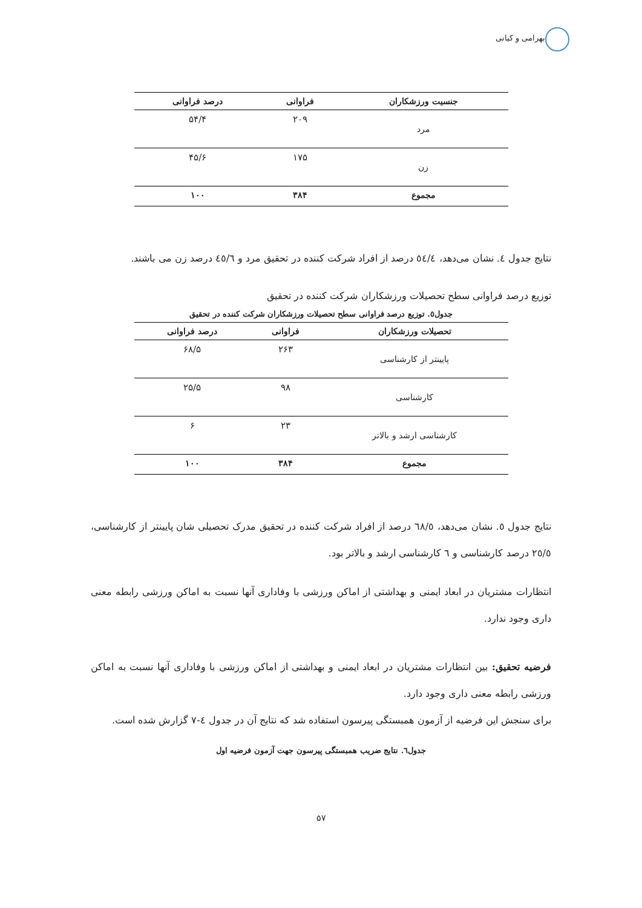بهرامی و کیانی
| جنسیت ورزشکاران | فراوانی | درصد فراوانی |
| --- | --- | --- |
| مرد | ۲۰۹ | ۵۴/۴ |
| زن | ۱۷۵ | ۴۵/۶ |
| مجموع | ۳۸۴ | ۱۰۰ |
نتایج جدول ٤. نشان می‌دهد، ٥٤/٤ درصد از افراد شرکت کننده در تحقیق مرد و ٤٥/٦ درصد زن می باشند.
توزیع درصد فراوانی سطح تحصیلات ورزشکاران شرکت کننده در تحقیق
جدول٥. توزیع درصد فراوانی سطح تحصیلات ورزشکاران شرکت کننده در تحقیق
| تحصیلات ورزشکاران | فراوانی | درصد فراوانی |
| --- | --- | --- |
| پایینتر از کارشناسی | ۲۶۳ | ۶۸/۵ |
| کارشناسی | ۹۸ | ۲۵/۵ |
| کارشناسی ارشد و بالاتر | ۲۳ | ۶ |
| مجموع | ۳۸۴ | ۱۰۰ |
نتایج جدول ٥. نشان می‌دهد، ٦٨/٥ درصد از افراد شرکت کننده در تحقیق مدرک تحصیلی شان پایینتر از کارشناسی، ٢٥/٥ درصد کارشناسی و ٦ کارشناسی ارشد و بالاتر بود.
انتظارات مشتریان در ابعاد ایمنی و بهداشتی از اماکن ورزشی با وفاداری آنها نسبت به اماکن ورزشی رابطه معنی داری وجود ندارد.
فرضیه تحقیق: بین انتظارات مشتریان در ابعاد ایمنی و بهداشتی از اماکن ورزشی با وفاداری آنها نسبت به اماکن ورزشی رابطه معنی داری وجود دارد.
برای سنجش این فرضیه از آزمون همبستگی پیرسون استفاده شد که نتایج آن در جدول ٤-٧ گزارش شده است.
جدول٦. نتایج ضریب همبستگی پیرسون جهت آزمون فرضیه اول
۵۷